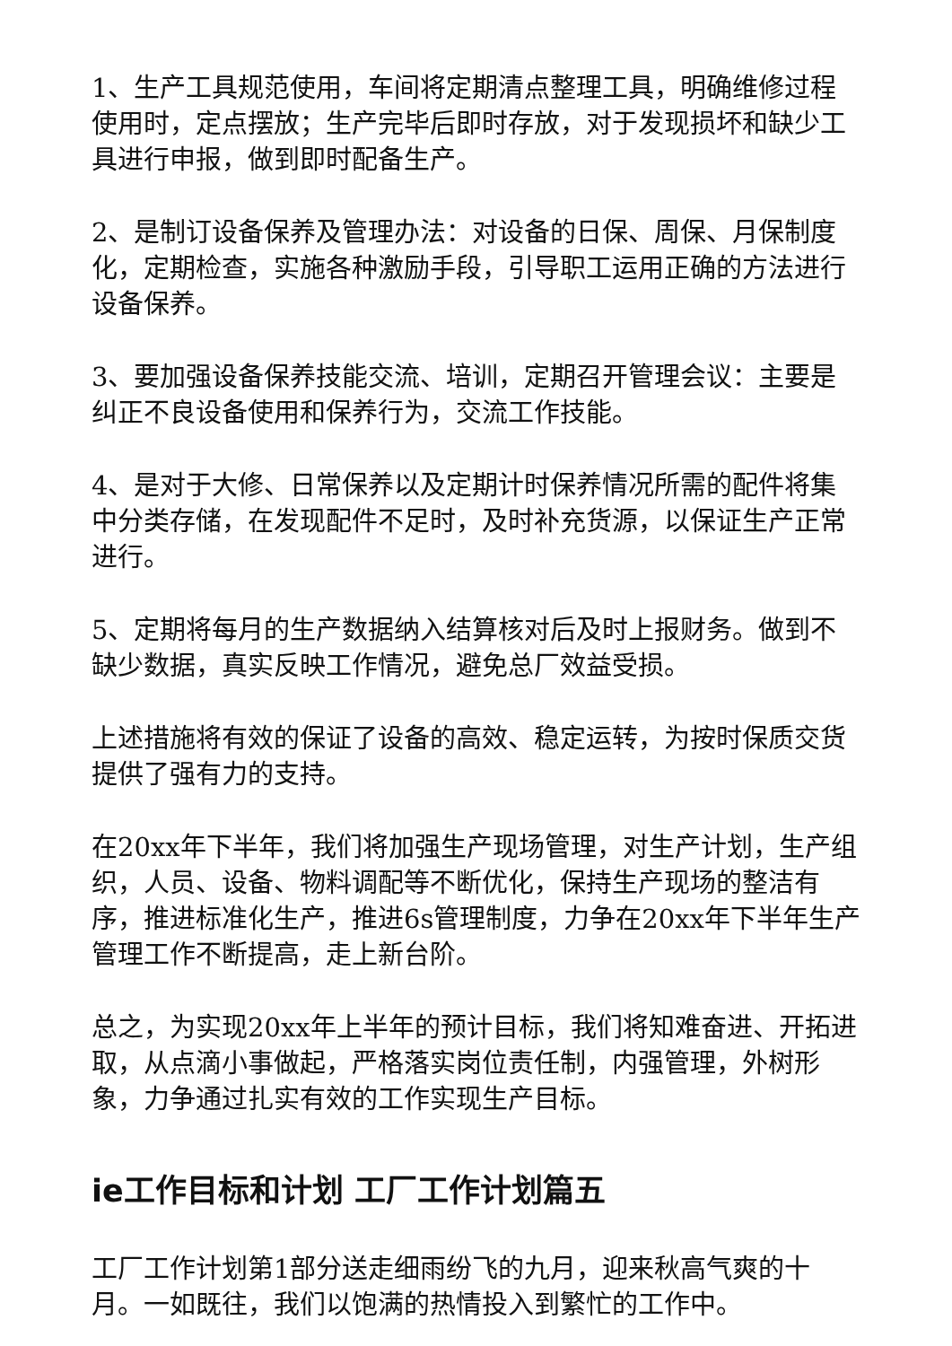1、生产工具规范使用，车间将定期清点整理工具，明确维修过程使用时，定点摆放；生产完毕后即时存放，对于发现损坏和缺少工具进行申报，做到即时配备生产。
2、是制订设备保养及管理办法：对设备的日保、周保、月保制度化，定期检查，实施各种激励手段，引导职工运用正确的方法进行设备保养。
3、要加强设备保养技能交流、培训，定期召开管理会议：主要是纠正不良设备使用和保养行为，交流工作技能。
4、是对于大修、日常保养以及定期计时保养情况所需的配件将集中分类存储，在发现配件不足时，及时补充货源，以保证生产正常进行。
5、定期将每月的生产数据纳入结算核对后及时上报财务。做到不缺少数据，真实反映工作情况，避免总厂效益受损。
上述措施将有效的保证了设备的高效、稳定运转，为按时保质交货提供了强有力的支持。
在20xx年下半年，我们将加强生产现场管理，对生产计划，生产组织，人员、设备、物料调配等不断优化，保持生产现场的整洁有序，推进标准化生产，推进6s管理制度，力争在20xx年下半年生产管理工作不断提高，走上新台阶。
总之，为实现20xx年上半年的预计目标，我们将知难奋进、开拓进取，从点滴小事做起，严格落实岗位责任制，内强管理，外树形象，力争通过扎实有效的工作实现生产目标。
ie工作目标和计划 工厂工作计划篇五
工厂工作计划第1部分送走细雨纷飞的九月，迎来秋高气爽的十月。一如既往，我们以饱满的热情投入到繁忙的工作中。